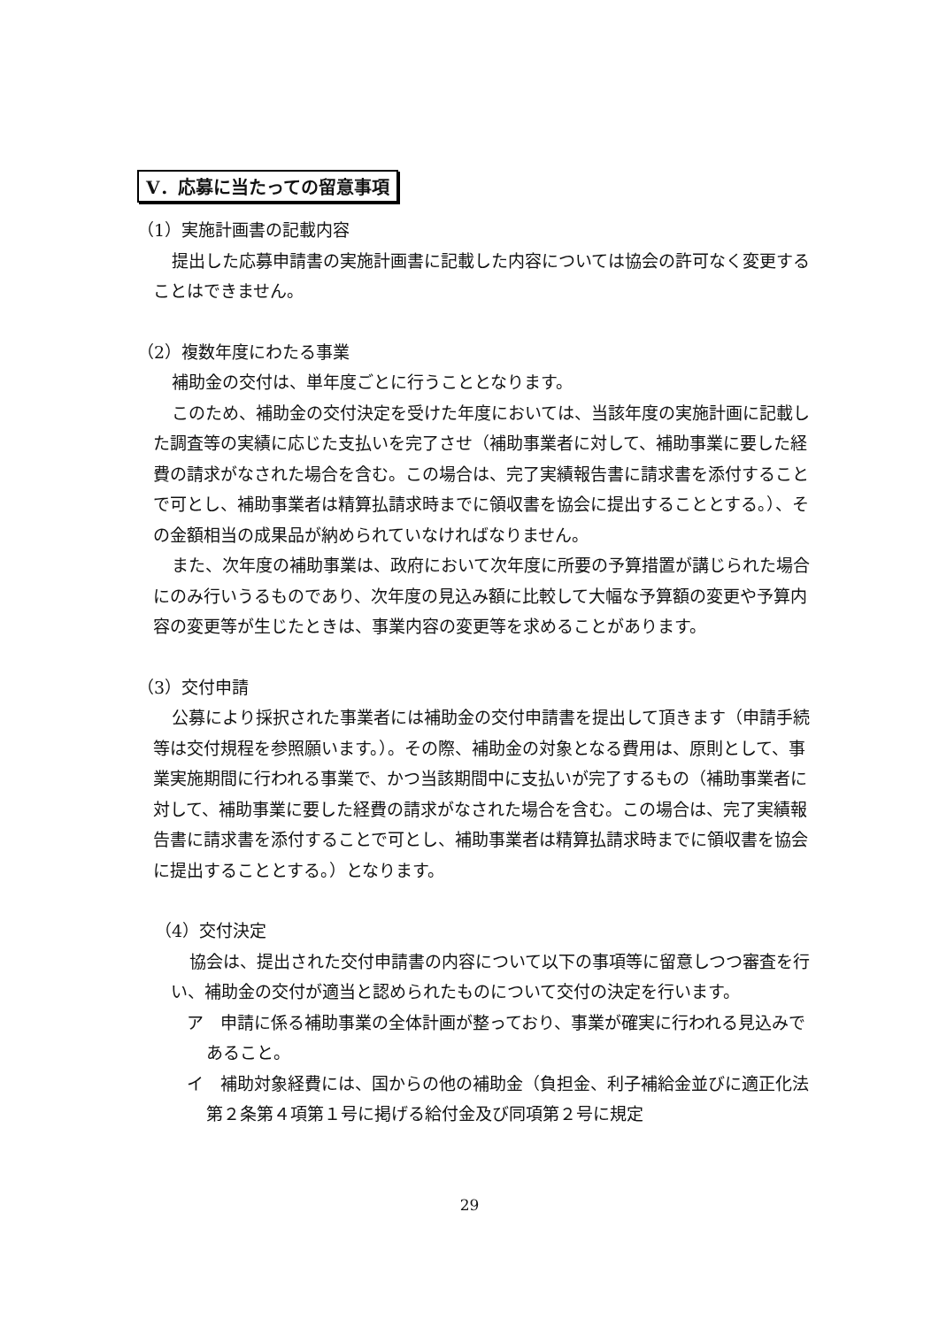V．応募に当たっての留意事項
（1）実施計画書の記載内容
提出した応募申請書の実施計画書に記載した内容については協会の許可なく変更することはできません。
（2）複数年度にわたる事業
補助金の交付は、単年度ごとに行うこととなります。
このため、補助金の交付決定を受けた年度においては、当該年度の実施計画に記載した調査等の実績に応じた支払いを完了させ（補助事業者に対して、補助事業に要した経費の請求がなされた場合を含む。この場合は、完了実績報告書に請求書を添付することで可とし、補助事業者は精算払請求時までに領収書を協会に提出することとする。）、その金額相当の成果品が納められていなければなりません。
また、次年度の補助事業は、政府において次年度に所要の予算措置が講じられた場合にのみ行いうるものであり、次年度の見込み額に比較して大幅な予算額の変更や予算内容の変更等が生じたときは、事業内容の変更等を求めることがあります。
（3）交付申請
公募により採択された事業者には補助金の交付申請書を提出して頂きます（申請手続等は交付規程を参照願います。）。その際、補助金の対象となる費用は、原則として、事業実施期間に行われる事業で、かつ当該期間中に支払いが完了するもの（補助事業者に対して、補助事業に要した経費の請求がなされた場合を含む。この場合は、完了実績報告書に請求書を添付することで可とし、補助事業者は精算払請求時までに領収書を協会に提出することとする。）となります。
（4）交付決定
協会は、提出された交付申請書の内容について以下の事項等に留意しつつ審査を行い、補助金の交付が適当と認められたものについて交付の決定を行います。
ア　申請に係る補助事業の全体計画が整っており、事業が確実に行われる見込みであること。
イ　補助対象経費には、国からの他の補助金（負担金、利子補給金並びに適正化法第２条第４項第１号に掲げる給付金及び同項第２号に規定
29